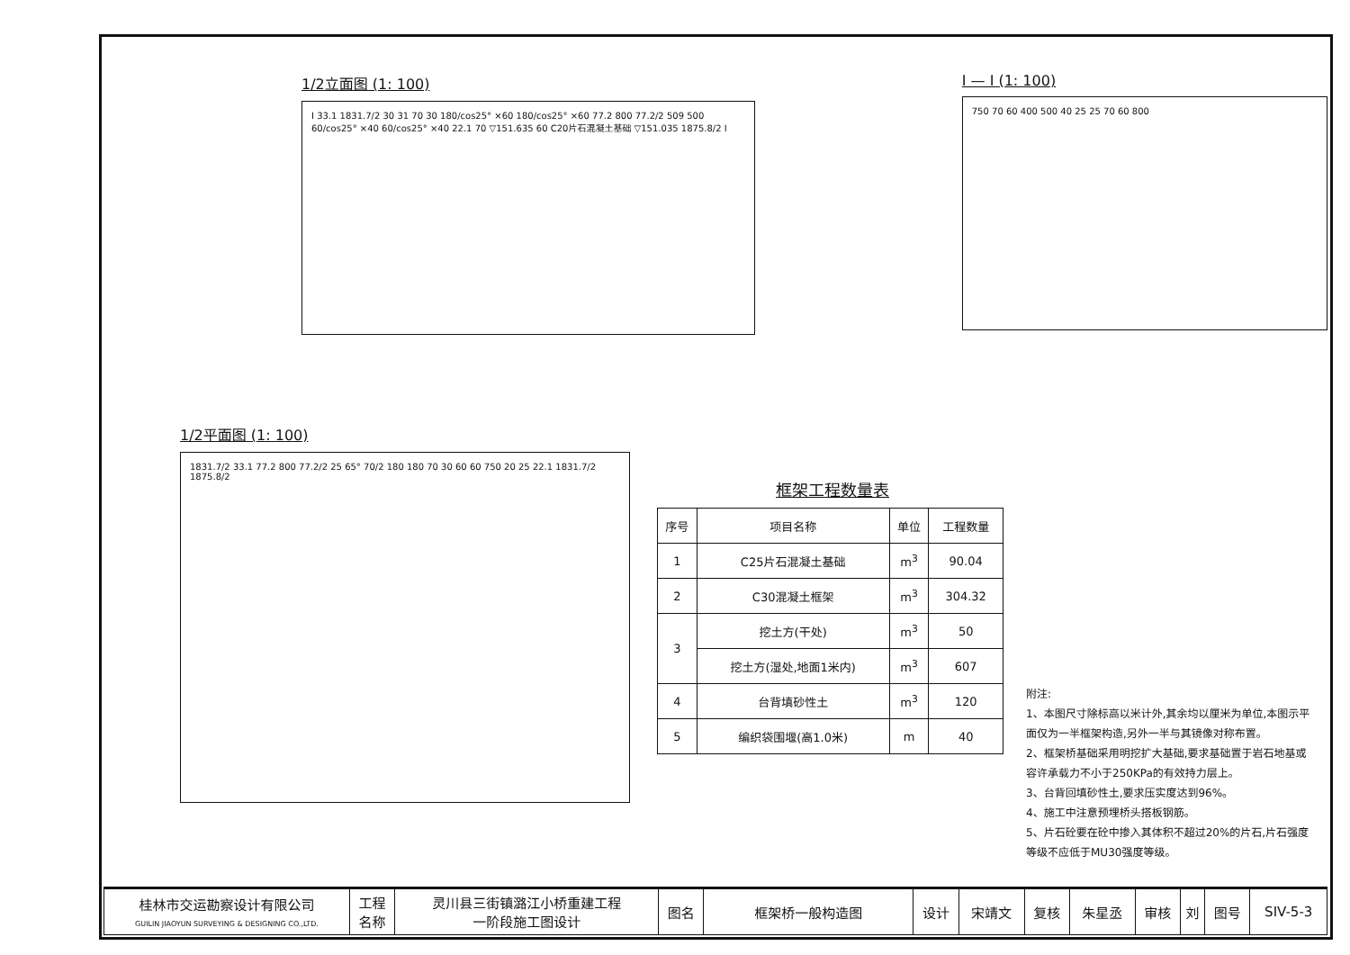1/2立面图 (1: 100)
I 33.1 1831.7/2 30 31 70 30 180/cos25° ×60 180/cos25° ×60 77.2 800 77.2/2 509 500 60/cos25° ×40 60/cos25° ×40 22.1 70 ▽151.635 60 C20片石混凝土基础 ▽151.035 1875.8/2 I
I — I (1: 100)
750 70 60 400 500 40 25 25 70 60 800
1/2平面图 (1: 100)
1831.7/2 33.1 77.2 800 77.2/2 25 65° 70/2 180 180 70 30 60 60 750 20 25 22.1 1831.7/2 1875.8/2
框架工程数量表
| 序号 | 项目名称 | 单位 | 工程数量 |
| --- | --- | --- | --- |
| 1 | C25片石混凝土基础 | m<sup>3</sup> | 90.04 |
| 2 | C30混凝土框架 | m<sup>3</sup> | 304.32 |
| 3 | 挖土方(干处) | m<sup>3</sup> | 50 |
| | 挖土方(湿处,地面1米内) | m<sup>3</sup> | 607 |
| 4 | 台背填砂性土 | m<sup>3</sup> | 120 |
| 5 | 编织袋围堰(高1.0米) | m | 40 |
附注:
1、本图尺寸除标高以米计外,其余均以厘米为单位,本图示平面仅为一半框架构造,另外一半与其镜像对称布置。
2、框架桥基础采用明挖扩大基础,要求基础置于岩石地基或容许承载力不小于250KPa的有效持力层上。
3、台背回填砂性土,要求压实度达到96%。
4、施工中注意预埋桥头搭板钢筋。
5、片石砼要在砼中掺入其体积不超过20%的片石,片石强度等级不应低于MU30强度等级。
| 桂林市交运勘察设计有限公司 GUILIN JIAOYUN SURVEYING & DESIGNING CO.,LTD. | 工程 名称 | 灵川县三街镇潞江小桥重建工程 一阶段施工图设计 | 图名 | 框架桥一般构造图 | 设计 | 宋靖文 | 复核 | 朱星丞 | 审核 | 刘 | 图号 | SIV-5-3 |